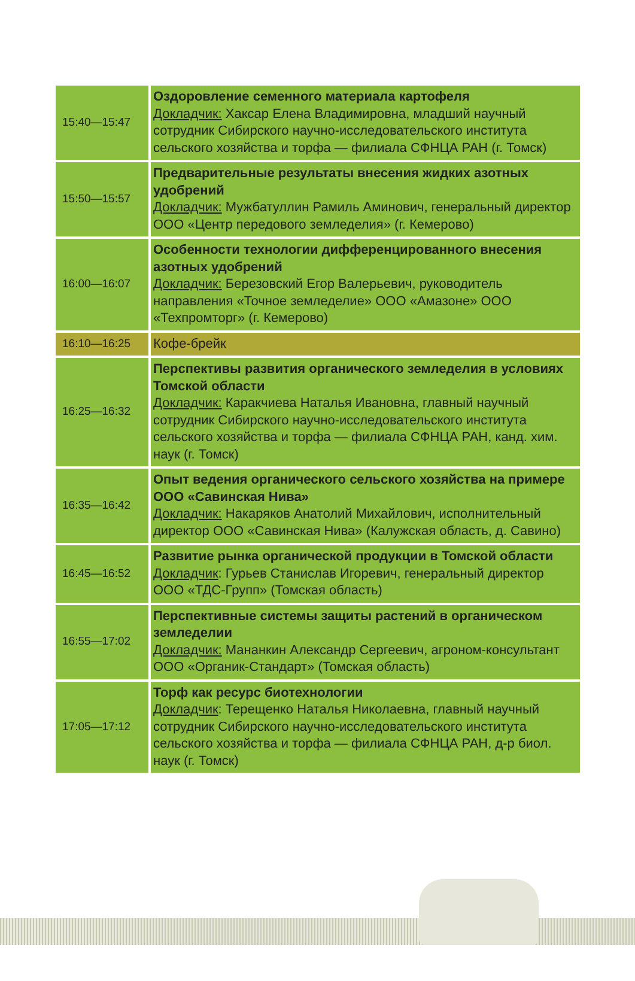| 15:40—15:47 | Оздоровление семенного материала картофеля Докладчик: Хаксар Елена Владимировна, младший научный сотрудник Сибирского научно-исследовательского института сельского хозяйства и торфа — филиала СФНЦА РАН (г. Томск) |
| 15:50—15:57 | Предварительные результаты внесения жидких азотных удобрений Докладчик: Мужбатуллин Рамиль Аминович, генеральный директор ООО «Центр передового земледелия» (г. Кемерово) |
| 16:00—16:07 | Особенности технологии дифференцированного внесения азотных удобрений Докладчик: Березовский Егор Валерьевич, руководитель направления «Точное земледелие» ООО «Амазоне» ООО «Техпромторг» (г. Кемерово) |
| 16:10—16:25 | Кофе-брейк |
| 16:25—16:32 | Перспективы развития органического земледелия в условиях Томской области Докладчик: Каракчиева Наталья Ивановна, главный научный сотрудник Сибирского научно-исследовательского института сельского хозяйства и торфа — филиала СФНЦА РАН, канд. хим. наук (г. Томск) |
| 16:35—16:42 | Опыт ведения органического сельского хозяйства на примере ООО «Савинская Нива» Докладчик: Накаряков Анатолий Михайлович, исполнительный директор ООО «Савинская Нива» (Калужская область, д. Савино) |
| 16:45—16:52 | Развитие рынка органической продукции в Томской области Докладчик : Гурьев Станислав Игоревич, генеральный директор ООО «ТДС-Групп» (Томская область) |
| 16:55—17:02 | Перспективные системы защиты растений в органическом земледелии Докладчик: Мананкин Александр Сергеевич, агроном-консультант ООО «Органик-Стандарт» (Томская область) |
| 17:05—17:12 | Торф как ресурс биотехнологии Докладчик : Терещенко Наталья Николаевна, главный научный сотрудник Сибирского научно-исследовательского института сельского хозяйства и торфа — филиала СФНЦА РАН, д-р биол. наук (г. Томск) |